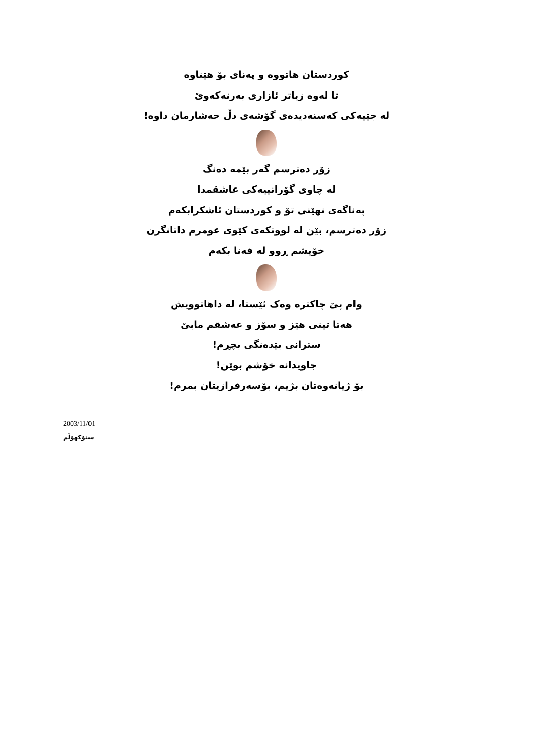کوردستان هاتووه و پەنای بۆ هێناوه
تا لەوه زیاتر ئازاری بەرنەکەوێ
لە جێیەکی کەسنەدیدەی گۆشەی دڵ حەشارمان داوه!
زۆر دەترسم گەر بێمە دەنگ
لە چاوی گۆرانییەکی عاشقمدا
پەناگەی نهێنی تۆ و کوردستان ئاشکرابکەم
زۆر دەترسم، بێن لە لووتکەی کێوی عومرم داتانگرن
خۆیشم ڕوو لە فەنا بکەم
وام پێ چاکترە وەک ئێستا، لە داهاتوویش
هەتا تینی هێز و سۆز و عەشقم مابێ
سترانی بێدەنگی بچڕم!
جاویدانە خۆشم بوێن!
بۆ ژیانەوەتان بژیم، بۆسەرفرازیتان بمرم!
2003/11/01
ستۆکهۆڵم